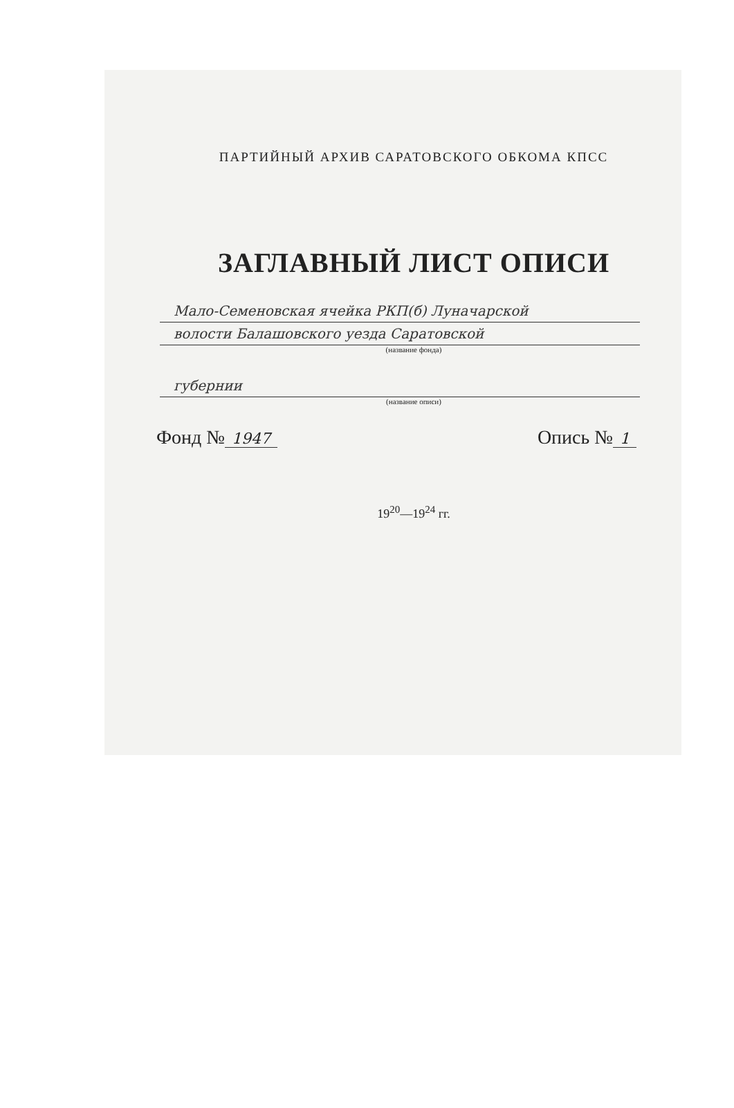ПАРТИЙНЫЙ АРХИВ САРАТОВСКОГО ОБКОМА КПСС
ЗАГЛАВНЫЙ ЛИСТ ОПИСИ
Мало-Семеновская ячейка РКП(б) Луначарской
волости Балашовского уезда Саратовской
(название фонда)
губернии
(название описи)
Фонд № 1947
Опись № 1
19<sup>20</sup>—19<sup>24</sup> гг.